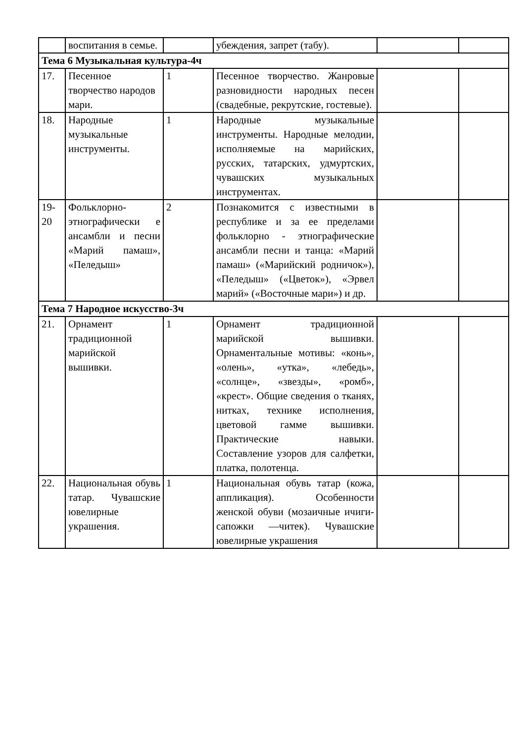| | воспитания в семье. | | убеждения, запрет (табу). | | |
| Тема 6 Музыкальная культура-4ч | | | | | |
| 17. | Песенное творчество народов мари. | 1 | Песенное творчество. Жанровые разновидности народных песен (свадебные, рекрутские, гостевые). | | |
| 18. | Народные музыкальные инструменты. | 1 | Народные музыкальные инструменты. Народные мелодии, исполняемые на марийских, русских, татарских, удмуртских, чувашских музыкальных инструментах. | | |
| 19-20 | Фольклорно-этнографически е ансамбли и песни «Марий памаш», «Пеледыш» | 2 | Познакомится с известными в республике и за ее пределами фольклорно - этнографические ансамбли песни и танца: «Марий памаш» («Марийский родничок»), «Пеледыш» («Цветок»), «Эрвел марий» («Восточные мари») и др. | | |
| Тема 7 Народное искусство-3ч | | | | | |
| 21. | Орнамент традиционной марийской вышивки. | 1 | Орнамент традиционной марийской вышивки. Орнаментальные мотивы: «конь», «олень», «утка», «лебедь», «солнце», «звезды», «ромб», «крест». Общие сведения о тканях, нитках, технике исполнения, цветовой гамме вышивки. Практические навыки. Составление узоров для салфетки, платка, полотенца. | | |
| 22. | Национальная обувь татар. Чувашские ювелирные украшения. | 1 | Национальная обувь татар (кожа, аппликация). Особенности женской обуви (мозаичные ичиги-сапожки —читек). Чувашские ювелирные украшения | | |